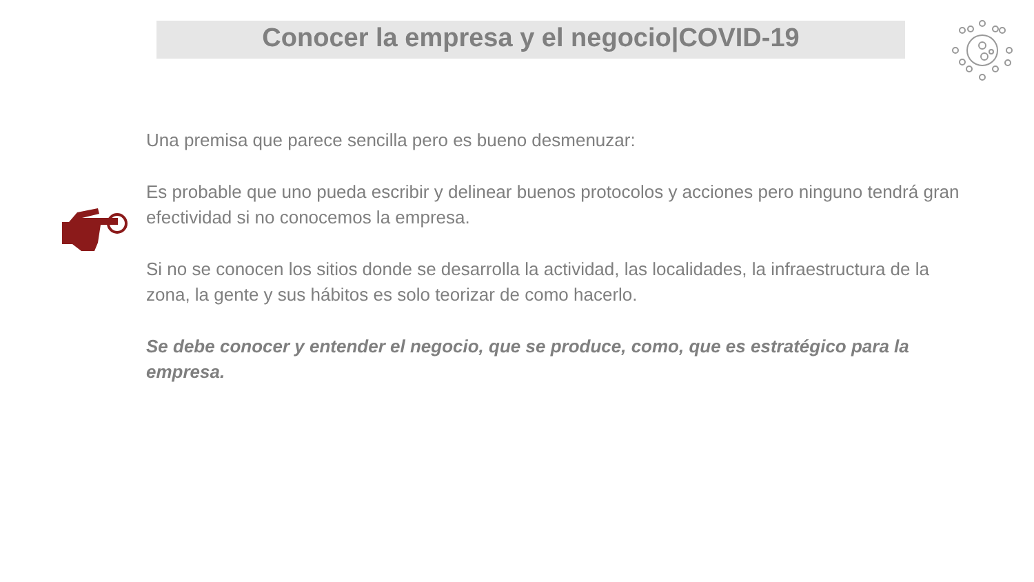Conocer la empresa y el negocio|COVID-19
Una premisa que parece sencilla pero es bueno desmenuzar:
Es probable que uno pueda escribir y delinear buenos protocolos y acciones pero ninguno tendrá gran efectividad si no conocemos la empresa.
Si no se conocen los sitios donde se desarrolla la actividad, las localidades, la infraestructura de la zona, la gente y sus hábitos es solo teorizar de como hacerlo.
Se debe conocer y entender el negocio, que se produce, como, que es estratégico para la empresa.